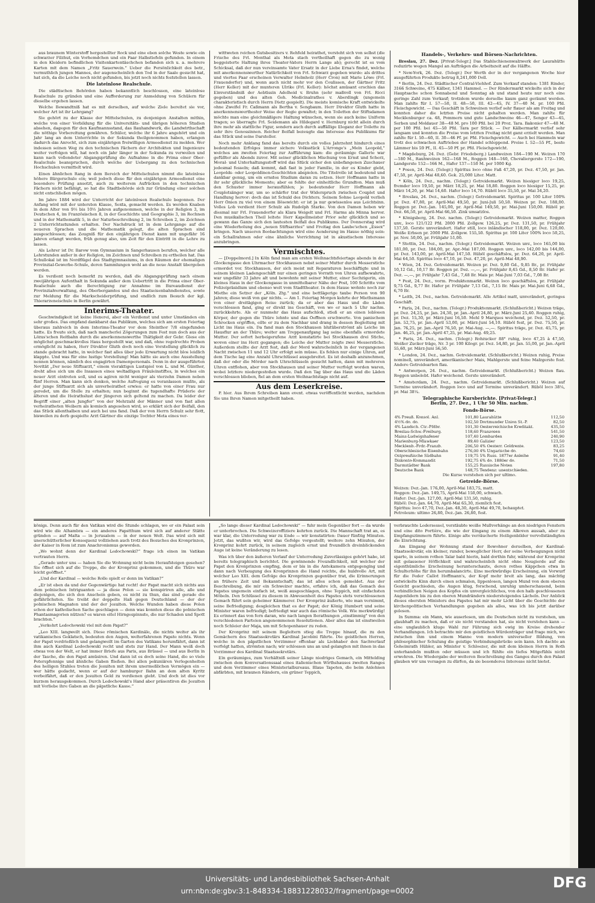aus braunem Winterstoff hergestellter Rock und eine eben solche Weste sowie ein schwarzer Filzhut, ein Vorhemdchen und ein Paar Halbstiefeln gefunden. In einem in den Kleidern befindlichen Visitenkartentäschchen befanden sich u. a. mehrere Karten mit dem Namen „Fritz Sauerwein.“ Ueber die Persönlichkeit des betr., vermuthlich jungen Mannes, der augenscheinlich den Tod in der Saale gesucht hat, hat sich, da die Leiche noch nicht gefunden, bis jetzt noch nichts feststellen lassen.
Die lateinlose Realschule.
Die städtischen Behörden haben bekanntlich beschlossen, eine lateinlose Realschule zu gründen und eine Aufforderung zur Anmeldung von Schülern für dieselbe ergehen lassen.
Welche Bewandtniß hat es mit derselben, auf welche Ziele bereitet sie vor, welcher Art ist ihr Lehrgang?
Sie gehört zu der Klasse der Mittelschulen, zu denjenigen Anstalten mithin, welche von einer Vorbildung für die Universitäts- und übrigen höheren Studien absehen, dagegen für den Kaufmannsstand, das Bauhandwerk, die Landwirthschaft die nöthige Vorbereitung gewähren. Schüler, welche ihr 6 Jahre angehört und ein Jahr lang an dem Unterrichte in der Sekunda theilgenommen haben, erlangen dadurch das Anrecht, sich zum einjährigen freiwilligen Armeedienst zu melden. Wer indessen seinen Weg zu den technischen Fächern der Architekten und Ingenieure weiter verfolgen will, hat noch ein Jahr länger in der Sekunda zu verweilen und kann nach vollendeter Abgangsprüfung die Aufnahme in die Prima einer Ober-Realschule beanspruchen, durch welche der Uebergang zu den technischen Hochschulen vermittelt wird.
Einen ähnlichen Rang in dem Bereich der Mittelschulen nimmt die lateinlose höhere Bürgerschule ein; weil jedoch diese für den einjährigen Armeedienst eine besondere Prüfung ansetzt, auch zu weiterem Aufrücken in den technischen Fächern nicht befähigt, so hat die Stadtbehörde sich zur Gründung einer solchen nicht entschließen mögen.
Im Jahre 1884 wird der Unterricht der lateinlosen Realschule begonnen. Der Anfang wird mit der untersten Klasse, Sexta, gemacht werden. Es werden Knaben in dem Alter von 9½ bis 10½ Jahren aufgenommen, welche in der Religion 3, im Deutschen 4, im Französischen 8, in der Geschichte und Geographie 3, im Rechnen und in der Mathematik 5, in der Naturbeschreibung 2, im Schreiben 2, im Zeichnen 2 Unterrichtsstunden erhalten. Der Nachdruck ist in dem Lehrgange auf die neueren Sprachen und die Mathematik gelegt, die alten Sprachen sind ausgeschlossen; das Zeugniß für den einjährigen Dienst kann mit ungefähr 16 Jahren erlangt werden, früh genug also, um Zeit für den Eintritt in die Lehre zu lassen.
Als Lehrer ist Dr. Barow vom Gymnasium in Sangerhausen berufen, welcher alle Lehrstunden außer in der Religion, im Zeichnen und Schreiben zu ertheilen hat. Das Schullokal ist im Nordflügel des Stadtgymnasiums, in den Räumen der ehemaligen Provinzial-Gewerbe-Schule, deren Sammlungen wohl an die neue Anstalt übergeben werden.
Es verdient noch bemerkt zu werden, daß die Abgangsprüfung nach einem zweijährigen Aufenthalt in Sekunda außer dem Uebertritt in die Prima einer Ober-Realschule auch die Berechtigung zur Annahme im Bureaudienst der Provinzialverwaltung, des Oberbergamtes und des Staatseisenbahndienstes, sowie zur Meldung für die Markscheiderprüfung, und endlich zum Besuch der kgl. Thierarzeneischule in Berlin gewährt.
Interims-Theater.
Geschwindigkeit ist keine Hexerei, aber ein Verdienst und unter Umständen ein sehr großes. Das empfand dankbarst das Publikum, welches sich am ersten Feiertag überaus zahlreich in dem Interims-Theater vor dem Steinthor 7/8 eingefunden hatte. Es freute sich, daß nach mancherlei Zögerungen zum Fest nun doch aus der Lözus'schen Reitbahn durch die anerkennenswerthe Thätigkeit der Gebr. Giese ein möglichst geschmackvolles Haus hergestellt war, und daß, ohne regelrechte Proben ermöglicht zu haben, Herr Direktor Gluth doch noch eine Vorstellung glücklich zu stande gebracht hatte, in welcher fast alles über jede Erwartung nicht blos leidlich klappte. Und was für eine lustige Vorstellung! Man hätte sie auch eine Ausstellung nennen können, nämlich des engagirten Damenpersonals. Denn in der ausgeführten Novität „Der neue Stiftsarzt,“ einem vieraktigen Lustspiel von L. und M. Günther, dreht alles sich um die Insassen eines weltadligen Fräuleinstiftes, in welches ein neuer Arzt eintreten soll, und es agiren nicht weniger als vierzehn Damen neben fünf Herren. Man kann sich denken, welche Aufregung es veranlassen mußte, als der junge Stiftsarzt sich als unverheirathet erwies: er hatte von einer Frau nur geredet, um die Stelle zu erhalten; nun beginnt die tugendhafte Prüderie der älteren und die Heirathslust der jüngeren sich geltend zu machen. Da leider der Begriff einer „alten Jungfer“ von der Mehrzahl der Männer und von fast allen verheiratheten Weibern als komisch angesehen wird, so erklärt sich der Beifall, den das Stück allenthalben und auch bei uns fand. Daß der von Herrn Schulz sehr flott, bisweilen zu derb gespielte Arzt Gärtner die einzige Tochter Meta eines ver-
wittweten reichen Gutsbesitzers v. Rehfeld heirathet, versteht sich von selbst (die Frische des Frl. Monthal als Meta stach vortheilhaft gegen die zu wenig beggeisterte Haltung ihres Theater-Vaters Herrn Lange ab); gerecht ist es vom Schicksal, daß der nun vereinsamte Vater Ersatz in der Liebe Erna's findet, welche mit anerkennenswerther Natürlichkeit von Frl. Schwarz gegeben wurde: als drittes und viertes Paar erscheinen Verwalter Helmholz (Herr Cron) mit Marie Löwe (Frl. Frauendorfer) und, wenn auch nicht mehr vor den Coulissen, der Gärtner Fritz (Herr Keller) mit der munteren Ulrike (Frl. Keller): höchst amüsant erschien das Einverständniß der Aebtissin Adelheid v. Bruhn (sehr maßvoll von Frl. Ricci gegeben) und des alten Geh. Medicinalrathes v. Aberdingk (ungemein charakteristisch durch Herrn Dietz gespielt). Die meiste komische Kraft entwickelte ohne Zweifel Fr. Caßmann als Bertha v. Sengbaum. Herr Direktor Gluth hatte in anerkennenswerthester Weise der Regie gewaltet; in den Toiletten der Stiftsdamen möchte man eine gleichmäßigere Haltung wünschen, wenn sie auch keine Uniform tragen; so überragte Frl. Seidemann als Hildegard v. Hernburg nicht allein durch ihre mehr als stattliche Figur, sondern auch durch auffällige Eleganz der Toilette zu sehr ihre Genossinnen. Reicher Beifall bezeugte das Interesse des Publikums für das Stück und seine Darsteller.
Noch mehr Anklang fand das bereits durch ein volles Jahrzehnt hindurch eines bedeutenden Erfolges immer sichere Volksstück L'Arronge's „Mein Leopold,“ welches am zweiten Feiertag zur Aufführung kam: die geräumige Gallerie war gefüllter als Abends zuvor. Mit seiner glücklichen Mischung von Ernst und Scherz, Moral- und Unterhaltungsstoff wird das Stück sicher den unbefangenen Zuschauer jedesmal fesseln; daß kommt, daß fast in jeder Familie, in der es Kinder giebt, Leopolds- oder Leopoldinen-Geschichten abspielen. Die Titelrolle ist bedeutend und dankbar genug, um ein ernstes Studium daran zu setzen. Herr Hoffmann hatte in ihr sehr glückliche Momente; aber es fehlte der einheitliche Grundton. Man muß den Schuster immer herausfühlen; je bedeutender Herr Hoffmann als Coupletsänger war, um so schärfer trat der Widerspruch zwischen Couplet und Handlung hervor: doch das ist Schuld des Dichters. Seinem Sohne Leopold verlieh Herr Onien zu viel von einem Bösewicht: er ist ja nur gewissenlos aus Leichtsinn. Volles Lob verdient Herr Schulz als Rudolph Starke. Von den Damen heben wir diesmal nur Frl. Frauendorfer als Klara Weigelt und Frl. Harms als Minna hervor. Den musikalischen Theil leitete Herr Kapellmeister Prior sehr glücklich und so gewann das Ganze sich den lautesten Beifall des Publikums. Der Donnerstag wird eine Wiederholung des „neuen Stiftsarztes“ und Freitag den Laube'schen „Essex“ bringen. Nach unseren Beobachtungen wird eine Aenderung im Hause nöthig sein: ein Schallrahmen oder eine ähnliche Vorrichtung ist in akustischem Interesse anzubringen.
Vermischtes.
— [Doppelmord.] In Köln fand man am ersten Weihnachtsfeiertage abends in der Glockengasse den Uhrmacher Stockhausen nebst seiner Mutter durch Messerstiche ermordet vor. Stockhausen, der sich meist mit Reparaturen beschäftigte und in seinem kleinen Ladengeschäft nur einen geringen Vorrath von Uhren aufbewahrte, war ungefähr 33 Jahre alt und bewohnte mit seiner Mutter, einer Sechzigerin, ein kleines Haus in der Glockengasse in unmittelbarer Nähe der Post, 100 Schritte vom Polizeipräsidium und ebenso weit vom Stadttheater. In dem Hause wohnte noch zur Miethe ein Setzer der „Köln. Ztg.“ und eine bettlägerige taube Person von 90 Jahren; diese weiß von gar nichts. — Am 1. Feiertag Morgen kehrte der Miethsmann von einer dreitägigen Reise zurück; da er aber das Haus und die Läden verschlossen fand, ging er direkt ins Geschäft, von wo er nach 5 Uhr nachm. zurückkehrte. Als er nunmehr das Haus aufschloß, stieß er an einen leblosen Körper, der gegen die Thüre lehnte und das Oeffnen erschwerte. Von panischem Schrecken ergriffen, eilte er zu dem Nachbar und drang in dessen Begleitung mit Licht ins Haus ein. Da fand man den Stockhausen blutüberströmt als Leiche im Hausflur an der Thüre; weiter am Treppenaufgang lag seine ebenfalls ermordete Mutter. Der sofort herbeigerufene Arzt konstatirte bei Stockhausen drei Stiche, wovon einer ins Herz gegangen; die Leiche der Mutter zeigte zwei Messerstiche. Außerdem stellte der Arzt fest, daß der Mord wahrscheinlich in der vergangenen Nacht zwischen 11 und 12 Uhr erfolgt sein müsse. Es fehlen nur einige Uhren, auf dem Tische lag eine Anzahl Uhrschlüssel ausgebreitet. Es ist deshalb anzunehmen, daß der oder die Mörder nach Uhrschlüsseln gesucht hatten, dann mit mehreren Uhren entflohen, aber von Stockhausen und seiner Mutter verfolgt worden waren, wobei letztere niedergestoßen wurde. Daß den Tag über das Haus und die Läden verschlossen blieben, fiel an dem ersten Weihnachtstage nicht auf.
Aus dem Leserkreise.
P. hier. Aus Ihrem Schreiben kann event. etwas veröffentlicht werden, nachdem Sie uns Ihren Namen mitgetheilt haben.
Handels-, Verkehrs- und Börsen-Nachrichten.
Breslau, 27. Dez. [Privat-Telegr.] Das Stahlschienenwalzwerk der Laurahütte reduzirte wegen Mangel an Aufträgen die Arbeitszeit auf die Hälfte.
* New-York, 26. Dez. (Telegr.) Der Werth der in der vergangenen Woche hier ausgeführten Produkte betrug 8,241,000 Doll.
* Berlin, 24. Dez. Städtischer Central-Viehhof. Zum Verkauf standen: 1381 Rinder, 3166 Schweine, 475 Kälber, 1341 Hammel. — Der Rindermarkt wickelte sich in der Hauptsache schon Sonnabend und Sonntag ab und stand heute nur noch eine geringe Zahl zum Verkauf; trotzdem wurde derselbe kaum ganz geräumt werden. Man zahlte für I. 57—50, II. 48—50, III. 42—45, IV. 37—40 M. pr. 100 Pfd. Fleischgewicht. — Das Geschäft in Schweinen verlief sehr flauer als am Freitag und konnten daher die letzten Preise nicht gehalten werden. Man zahlte für Mecklenburger ca. 48, Pommern und gute Landschweine 46—47, Senger 43—45, Serben und Moldauer 38—48 M. pro 100 Pfd. bei 20 Proz. Tara. Bakonier 47—48 M. per 100 Pfd. bei 45—50 Pfd. Tara per Stück. — Der Kälbermarkt verlief sehr langsam und konnten die Preise vom letzten Freitag nicht ganz erzielt werden. Man zahlte für I. 50—60, II. 30—46 Pf. pr. Pfd. Fleischgewicht. — Auch bei Hammeln war trotz des schwachen Auftriebes der Handel schleppend. Preise I. 52—55 Pf., beste Lämmer bis 59 Pf., II. 45—50 Pf. pr. Pfd. Fleischgewicht.
* Magdeburg, 24. Dez. (Gebr. Friedeberg.) Landweizen 184—190 M. Weizen 170—180 M., Rauhweizen 162—168 M., Roggen 148—160, Chevaliergerste 172—190, Landgerste 152—166 M., Hafer 137—150 M. per 1000 Kg.
* Posen, 24. Dez. (Telegr.) Spiritus loco ohne Faß 47,20, pr. Dez. 47,50, pr. Jan. 47,50, pr. April-Mai 48,60. Gek. 25,000 Liter. Matt.
* Köln, 24. Dez., nachm. (Telegr.) Getreidemarkt. Weizen hiesiger loco 19,25, fremder loco 19,50, pr. März 18,25, pr. Mai 18,80. Roggen loco hiesiger 15,25, pr. März 14,20, pr. Mai 14,60. Hafer loco 14,70. Rüböl loco 35,50, pr. Mai 34,20.
* Breslau, 24. Dez., nachm. (Telegr.) Getreidemarkt. Spiritus pr. 100 Liter 100% pr. Dez. 47,80, pr. April-Mai 49,50, pr. Juni-Juli 50,50. Weizen pr. Dez. 188,00. Roggen pr. Dez.-Jan. 145,00, pr. April-Mai 149,50, pr. Mai-Juni 150,00. Rüböl pr. Dez. 66,50, pr. April-Mai 66,50. Zink umsatzlos.
* Königsberg, 24. Dez. nachm. (Telegr.) Getreidemarkt. Weizen matter, Roggen unv., loco 121/122 Pfd. 2000 Pfd. Zollgew. 126,25, pr. Dez. 131,50, pr. Frühjahr 137,50. Gerste unverändert. Hafer still, loco inländischer 118,00, pr. Dez. 120,00. Weiße Erbsen pr. 2000 Pfd. Zollgew. 155,50. Spiritus pr. 100 Liter 100% loco 50,25, pr. Nov. 50,00, pr. Frühjahr 51,00.
* Stettin, 24. Dez., nachm. (Telegr.) Getreidemarkt. Weizen unv., loco 165,00 bis 181,00, pr. Dez. 184,00, pr. Apr.-Mai 187,00. Roggen unv., loco 142,00 bis 144,00, pr. Dez. 143,00, pr. April-Mai 147,50. Rüböl geschäftslos, pr. Dez. 64,20, pr. April-Mai 64,50. Spiritus loco 47,10, pr. Dez. 47,20, pr. April-Mai 48,90.
* Wien, 24. Dez. Getreidemarkt. Weizen pr. Dez. 9,80 Gd., 9,85 Br., pr. Frühjahr 10,12 Gd., 10,17 Br. Roggen pr. Dez. —,—, pr. Frühjahr 8,45 Gd., 8,50 Br. Hafer pr. Dez. —,—, pr. Frühjahr 7,43 Gd., 7,48 Br. Mais pr. Mai-Juni 7,03 Gd., 7,08 Br.
* Pest, 24. Dez., vorm. Produktenmarkt. Weizen loco geschäftslos, pr. Frühjahr 9,75 Gd., 9,77 Br. Hafer pr. Frühjahr 7,13 Gd., 7,15 Br. Mais pr. Mai-Juni 6,68 Gd., 6,70 Br.
* Leith, 24. Dez., nachm. Getreidemarkt. Alle Artikel matt, unverändert, geringes Geschäft.
* Paris, 24. Dez., nachm. (Telegr.) Produktenmarkt. (Schlußbericht.) Weizen träge, pr. Dez. 24,25, pr. Jan. 24,30, pr. Jan.-April 24,80, pr. März-Juni 25,40. Roggen ruhig, pr. Dez. 15,30, pr. März-Juni 16,50. Mehl 9 Marques weichend, pr. Dez. 52,50, pr. Jan. 52,75, pr. Jan.-April 53,00, pr. März-Juni 54,10. Rüböl fest, pr. Dez. 75,50, pr. Jan. 76,25, pr. Jan.-April 76,50, pr. Mai-Aug. —,—. Spiritus träge, pr. Dez. 45,75, pr. Jan. 46,25, pr. Jan.-April 47,25, pr. Mai-Aug. 49,25.
* Paris, 24. Dez., nachm. (Telegr.) Rohzucker 88° ruhig, loco 47,25 à 47,50, Weißer Zucker träge, Nr. 3 pr. 100 Kilogr. pr. Dez. 54,80, pr. Jan. 55,00, pr. Jan.-April 55,60, pr. März-Juni 56,50.
* London, 24. Dez., nachm. Getreidemarkt. (Schlußbericht.) Weizen ruhig, Preise nominell, unverändert, amerikanischer Mais, Mahlgerste und feine Malzgerste fest. Andere Getreidearten flau.
* Antwerpen, 24. Dez., nachm. Getreidemarkt. (Schlußbericht.) Weizen flau. Roggen unbelebt. Hafer weichend. Gerste unverändert.
* Amsterdam, 24. Dez., nachm. Getreidemarkt. (Schlußbericht.) Weizen auf Termine unverändert. Roggen loco und auf Termine unverändert. Rüböl loco 38¼, pr. Mai 38¼.
Telegraphische Kursberichte. [Privat-Telegr.]
Berlin, 27. Dez., 1 Uhr 50 Min. nachm.
Fonds-Börse.
| 4% Preuß. Konsol. Anl. | 101,80 | Laurahütte | 112,50 |
| 4½% do. do. | 102,50 | Dortmunder Union St.-P. | 82,50 |
| 4% Landsch. Ctr.-Pfdbr. | 101,30 | Oesterreichische Kreditakt. | 435,50 |
| Breslau-Schw.-Freiburg. | 118,60 | Franzosen | 541,50 |
| Mainz-Ludwigshafener | 107,40 | Lombarden | 240,90 |
| Marienburg-Mlawkaer | 89,40 | Galizier | 123,50 |
| Mecklenb.-Frdr.-Franzb. | 206,50 | 4% Oesterr. Goldrente. | 83,25 |
| Oberschlesische Eisenbahn | 276,00 | 4% Ungarische do. | 74,60 |
| Ostpreußische Südbahn | 119,75 | 5% Russ. 1877er Anleihe | 91,40 |
| Diskonto-Kommandit | 192,75 | 6% do. 1880er do. | 71,50 |
| Darmstädter Bank | 155,25 | Russische Noten | 197,80 |
| Deutsche Bank | 148,75 | Tendenz: unentschieden. | |
Die Kurse verstehen sich per ultimo.
Getreide-Börse.
Weizen: Dez.-Jan. 176,00, April-Mai 183,75, matt.
Roggen: Dez.-Jan. 149,75, April-Mai 150,00, schwach.
Hafer: Dez.-Jan. 127,00, April-Mai 131,50, ruhig.
Rüböl: Dez.-Jan. 64,70, April-Mai 65,30, ziemlich fest.
Spiritus: loco 47,70, Dez.-Jan. 48,30, April-Mai 49,70, behauptet.
Petroleum: ultimo 26,80, Dez.-Jan. 26,80, fest.
königs. Denn auch für den Vatikan wird die Stunde schlagen, wo er ein Palast sein wird wie die Alhambra — ein anderes Papstthum wird sich auf anderer Stätte gründen — auf Malta — in Jerusalem — in der neuen Welt. Das wird sich mit unerschütterlicher Konsequenz vollziehen auch trotz des Besuches des Kronprinzen, der Kaiser in Rom ist zum Anachronismus geworden.
„Wo wohnt denn der Kardinal Ledochowski?“ frage ich einen im Vatikan vertrauten Herrn.
„Gerade unter uns — haben Sie die Wohnung nicht beim Heraufsteigen gesehen? Sie öffnet sich auf die Treppe, die der Kronprinz gekommen, und die Thüre war leicht geöffnet.“
„Und der Kardinal — welche Rolle spielt er denn im Vatikan?“
„Er ist eben da und der Gegenwärtige hat recht! der Papst macht sich nichts aus dem polnischen Intriguanten — ja diese Polen — sie konspiriren alle, alle und diejenigen, die sich den Anschein geben, es nicht zu thun, das sind gerade die gefährlichsten. Sie treibt der doppelte Haß gegen Deutschland — der der polnischen Magnaten und der der Jesuiten. Welche Wunden haben diese Polen schon der katholischen Sache geschlagen — denn was konnten diese die polnischen Phantasmagorien nützen? es waren eitel Hirngespinnste, die nur Schaden und Spott brachten.“
„Verkehrt Ledochowski viel mit dem Papst?“
„Leo XIII. langweilt sich. Diese römischen Kardinäle, die nichts weiter als ihr vatikanisches Geklatsch, bedeuten den Augen, welterfahrenen Papste nichts. Wenn der Papst verdrießlich und gelangweilt im Garten des Vatikans herumfährt, dann ist ihm auch Kardinal Ledochowski recht und stets zur Hand. Der Mann weiß doch etwas von der Welt, er hat immer Briefe aus Paris, aus Brüssel — und aus Berlin in der Tasche, die den Papst amüsiren. Und dann ist es doch seine Hand, die so viele Peterspfennige und ähnliche Gaben fließen. Bei allen pekuniären Verlegenheiten des heiligen Stuhles treten die Jesuiten mit ihrem unermeßlichen Vermögen ein — wer hätte gedacht, wenn er auf der hamburger Bahn an dem alten Kyritz vorbeifährt, daß er den Jesuiten Geld zu verdienen giebt. Und doch ist dies vor kurzem herausgekommen. Durch Ledochowski's Hand aber präsentiren die Jesuiten mit Vorliebe ihre Gaben an die päpstliche Kasse.“
„So lange dieser Kardinal Ledochowski“ — fuhr mein Gegenüber fort — da wurde er unterbrochen. Die Schweizeroffiziere kehrten zurück. Die Mannschaft trat an, es war klar, die Unterredung war zu Ende — wir konstatirten: Dauer fünfzig Minuten. Jetzt, das wußten wir, wird das Gefolge vorgestellt; weitere zehn Minuten, der Kronprinz kehrt zurück, in seinem zugleich ernst und freundlich dreinblickenden Auge ist keine Veränderung zu lesen.
Was ich über den äußeren Verlauf der Unterredung Zuverlässiges gehört habe, ist bereits telegraphisch berichtet. Die gewinnende Freundlichkeit, mit welcher der Papst den Kronprinzen empfing, dem er bis in die Antekamera entgegenging und dann nach Verbeugung des Kronprinzen die Hand reichte, die huldvolle Art, mit welcher Leo XIII. dem Gefolge des Kronprinzen gegenüber trat, die Erinnerungen an frühere Zeit und Bekanntschaft; das ist alles schon gemeldet. Aus der Beschreibung, die mir ein Schweizer machte, erfahre ich, daß das Gemach des Papstes ungemein einfach ist, weiß ausgeschlagen, ohne Teppich, mit einfachsten Möbeln. Den Schlüssel zu diesem in Abwesenheit des Papstes stets verschlossenen Gemach führt sein geheimer Kämmerer. Der Kronprinz äußerte, wie man vernimmt, seine Befriedigung; desgleichen that es der Papst; der König Humbert und seine Minister waren befriedigt; befriedigt war auch das römische Volk. Wie merkwürdig! Es erinnert das von fern daran, wie nach langen Berathungen „einstimmig“ von den verschiedenen Parteien angenommenen Resolutionen. Aber alles das ist einstweilen noch Schleier der Maja, um mit Schopenhauer zu reden.
Der Kronprinz mit seinem Begleitern stieg die Treppe hinauf, die zu den Gemächern des Staatssekretärs Kardinal Jacobini führte. Die geistlichen Herren, welche in den päpstlichen Vorzimmer offenbar als Liebhaber den Sachverlauf verfolgt hatten, strömten nach; wir schlossen uns an und gelangten mit ihnen in das Vorzimmer des Kardinal Staatssekretärs.
Ein geräumiges, zum Verhältniß seiner Länge niedriges Gemach, ein Mittelding zwischen dem Konversationssaal eines italienischen Wirthshauses zweiten Ranges und dem Vorzimmer eines Ministerialbureaus. Blaue Tapeten, die beim Anlehnen abfärbten, mit braunen Rändern, ein grüner Teppich,
verbrauchte Ledersessel, verstäubte weiße Mullvorhänge an den niedrigen Fenstern und eine dito Portière, die wie der Eingang zu einem Alkoven aussah, aber zu Empfangszimmern führte. Einige alte verräucherte Heiligenbilder vervollständigten die Einrichtung.
Am Eingang der Wohnung stand der Bewohner derselben, der Kardinal-Staatssekretär, ein kleiner, runder, beweglicher Herr, der seine Verbeugungen nicht sparte, in seinem rothen Talar bald hierin, bald dorthin fuhr, während der Kronprinz mit gelassener Höflichkeit und wahrscheinlich nicht ohne Neugierde auf die eigenthümliche Erscheinung herunterschaute, deren rothes Käppchen etwa in Schulterhöhe für ihn herumbalancirte. Eine merkwürdige Erscheinung, ein Vorwurf für die Feder Callot Hoffmann's, der Kopf mehr breit als lang, das mächtig entwickelte Kinn durch einen schmalen, lippenlosen, langen Mund von dem oberen Gesicht geschieden, die Augen klug, forschend, unruhig umherschauend, beim verbindlichen Neigen des Kopfes ein unvergleichliches, von den halb geschlossenen Augenlidern bis zu den oberen Mundrändern niedersteigendes Lächeln. Der Anblick dieses obersten Ministers des Papstes hat mir mehr Licht über die Geschichte der kirchenpolitischen Verhandlungen gegeben als alles, was ich bis jetzt darüber gelesen.
In Summa: ein Mann, wie auserlesen, um die Deutschen nicht zu verstehen, um glaubhaft zu machen, daß er sie nicht verstanden hat, sie nicht verstehen kann — eine unglaublich kluge Wahl zur Führung sich ewig im Kreise drehender Verhandlungen. Ich betrachte mir den geistlichen Würdenträger und frage mich, wo zwischen ihm und einem Manne von modern universeller Bildung, von philosophischer Schulung die geistige Verbindungsbrücke sein kann. Ich dachte an Geheimrath Hübler, an Minister v. Schloezer, die mit dem kleinen Herrn in Roth unterhandeln mußten oder müssen und ich fühlte ein tiefes Mitgefühls nicht erwehren. Die Wiedergabe der weiteren Beschreibung des Ganges durch den Palast glauben wir uns versagen zu dürfen, da sie besonderes Interesse nicht bietet.
Universitäts- und Landesbibliothek Sachsen-Anhalt
urn:nbn:de:gbv:3:1-848334-18831228032/fragment/page=0002
DFG